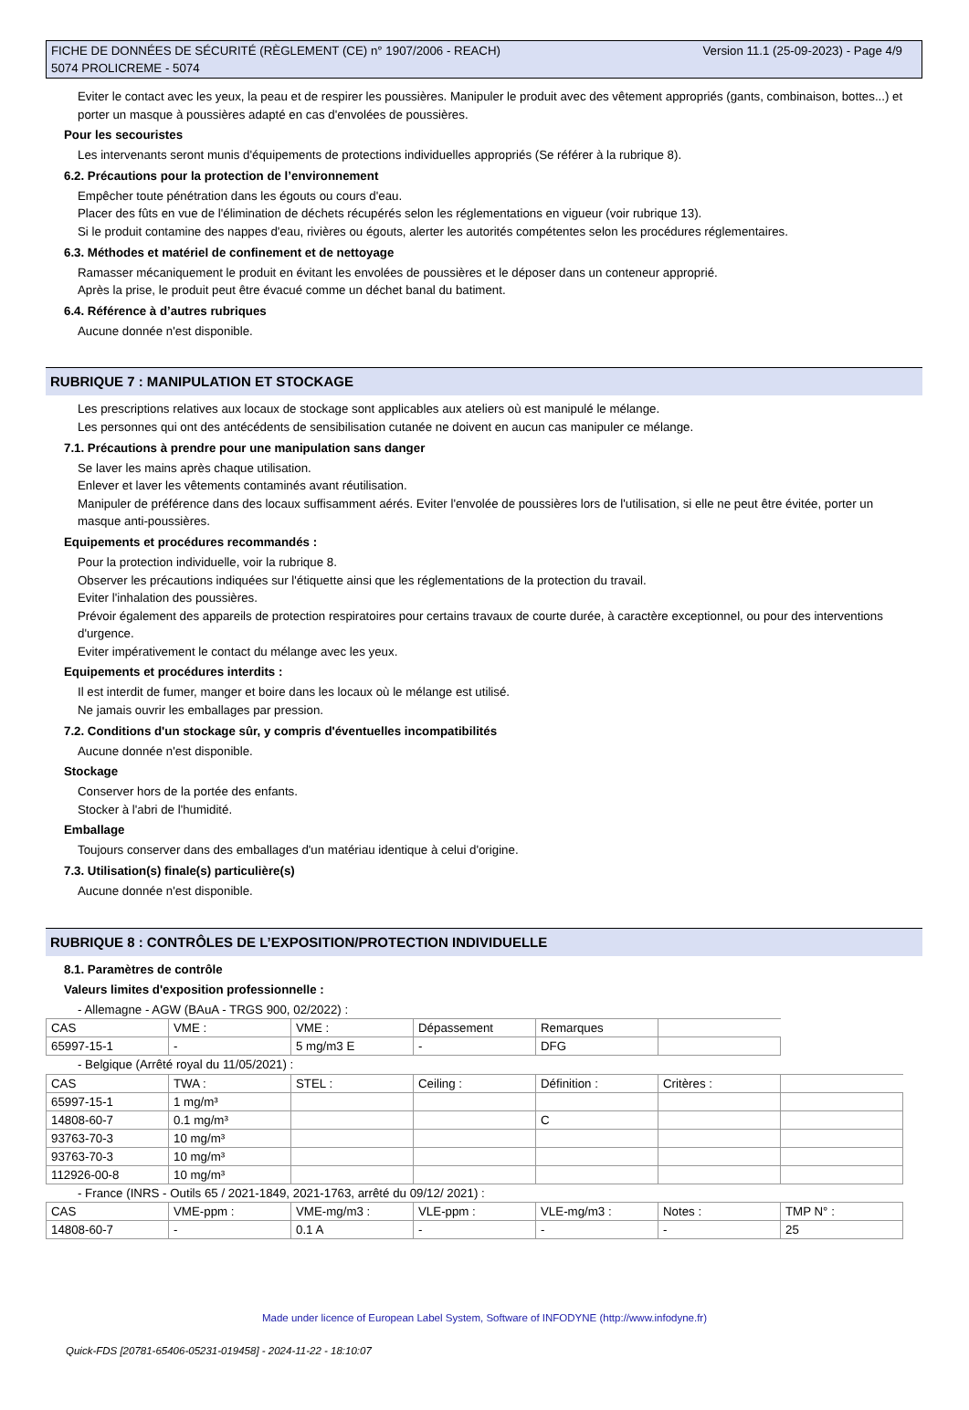Version 11.1 (25-09-2023) - Page 4/9 FICHE DE DONNÉES DE SÉCURITÉ (RÈGLEMENT (CE) n° 1907/2006 - REACH)
5074 PROLICREME - 5074
Eviter le contact avec les yeux, la peau et de respirer les poussières. Manipuler le produit avec des vêtement appropriés (gants, combinaison, bottes...) et porter un masque à poussières adapté en cas d'envolées de poussières.
Pour les secouristes
Les intervenants seront munis d'équipements de protections individuelles appropriés (Se référer à la rubrique 8).
6.2. Précautions pour la protection de l’environnement
Empêcher toute pénétration dans les égouts ou cours d'eau.
Placer des fûts en vue de l'élimination de déchets récupérés selon les réglementations en vigueur (voir rubrique 13).
Si le produit contamine des nappes d'eau, rivières ou égouts, alerter les autorités compétentes selon les procédures réglementaires.
6.3. Méthodes et matériel de confinement et de nettoyage
Ramasser mécaniquement le produit en évitant les envolées de poussières et le déposer dans un conteneur approprié.
Après la prise, le produit peut être évacué comme un déchet banal du batiment.
6.4. Référence à d’autres rubriques
Aucune donnée n'est disponible.
RUBRIQUE 7 : MANIPULATION ET STOCKAGE
Les prescriptions relatives aux locaux de stockage sont applicables aux ateliers où est manipulé le mélange.
Les personnes qui ont des antécédents de sensibilisation cutanée ne doivent en aucun cas manipuler ce mélange.
7.1. Précautions à prendre pour une manipulation sans danger
Se laver les mains après chaque utilisation.
Enlever et laver les vêtements contaminés avant réutilisation.
Manipuler de préférence dans des locaux suffisamment aérés. Eviter l'envolée de poussières lors de l'utilisation, si elle ne peut être évitée, porter un masque anti-poussières.
Equipements et procédures recommandés :
Pour la protection individuelle, voir la rubrique 8.
Observer les précautions indiquées sur l'étiquette ainsi que les réglementations de la protection du travail.
Eviter l'inhalation des poussières.
Prévoir également des appareils de protection respiratoires pour certains travaux de courte durée, à caractère exceptionnel, ou pour des interventions d'urgence.
Eviter impérativement le contact du mélange avec les yeux.
Equipements et procédures interdits :
Il est interdit de fumer, manger et boire dans les locaux où le mélange est utilisé.
Ne jamais ouvrir les emballages par pression.
7.2. Conditions d'un stockage sûr, y compris d'éventuelles incompatibilités
Aucune donnée n'est disponible.
Stockage
Conserver hors de la portée des enfants.
Stocker à l'abri de l'humidité.
Emballage
Toujours conserver dans des emballages d'un matériau identique à celui d'origine.
7.3. Utilisation(s) finale(s) particulière(s)
Aucune donnée n'est disponible.
RUBRIQUE 8 : CONTRÔLES DE L’EXPOSITION/PROTECTION INDIVIDUELLE
8.1. Paramètres de contrôle
Valeurs limites d'exposition professionnelle :
- Allemagne - AGW (BAuA - TRGS 900, 02/2022) :
| CAS | VME : | VME : | Dépassement | Remarques | |
| 65997-15-1 | - | 5 mg/m3 E | - | DFG | |
- Belgique (Arrêté royal du 11/05/2021) :
| CAS | TWA : | STEL : | Ceiling : | Définition : | Critères : | |
| 65997-15-1 | 1 mg/m³ | | | | | |
| 14808-60-7 | 0.1 mg/m³ | | | C | | |
| 93763-70-3 | 10 mg/m³ | | | | | |
| 93763-70-3 | 10 mg/m³ | | | | | |
| 112926-00-8 | 10 mg/m³ | | | | | |
- France (INRS - Outils 65 / 2021-1849, 2021-1763, arrêté du 09/12/ 2021) :
| CAS | VME-ppm : | VME-mg/m3 : | VLE-ppm : | VLE-mg/m3 : | Notes : | TMP N° : |
| 14808-60-7 | - | 0.1 A | - | - | - | 25 |
Made under licence of European Label System, Software of INFODYNE (http://www.infodyne.fr)
Quick-FDS [20781-65406-05231-019458] - 2024-11-22 - 18:10:07